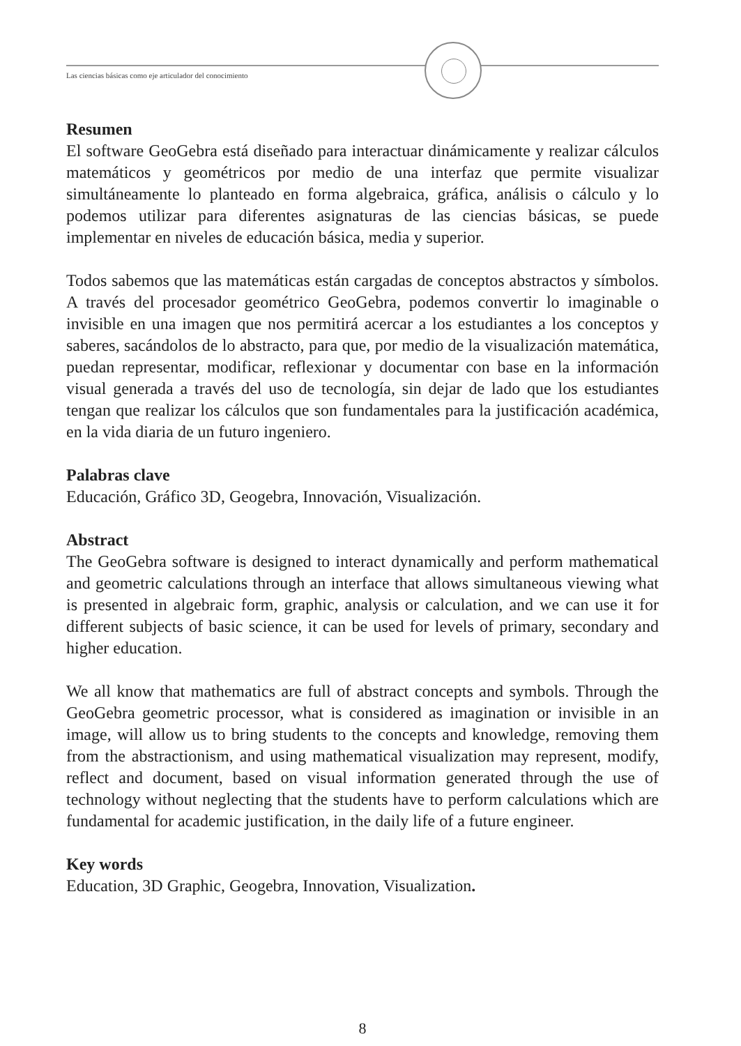Las ciencias básicas como eje articulador del conocimiento
Resumen
El software GeoGebra está diseñado para interactuar dinámicamente y realizar cálculos matemáticos y geométricos por medio de una interfaz que permite visualizar simultáneamente lo planteado en forma algebraica, gráfica, análisis o cálculo y lo podemos utilizar para diferentes asignaturas de las ciencias básicas, se puede implementar en niveles de educación básica, media y superior.
Todos sabemos que las matemáticas están cargadas de conceptos abstractos y símbolos. A través del procesador geométrico GeoGebra, podemos convertir lo imaginable o invisible en una imagen que nos permitirá acercar a los estudiantes a los conceptos y saberes, sacándolos de lo abstracto, para que, por medio de la visualización matemática, puedan representar, modificar, reflexionar y documentar con base en la información visual generada a través del uso de tecnología, sin dejar de lado que los estudiantes tengan que realizar los cálculos que son fundamentales para la justificación académica, en la vida diaria de un futuro ingeniero.
Palabras clave
Educación, Gráfico 3D, Geogebra, Innovación, Visualización.
Abstract
The GeoGebra software is designed to interact dynamically and perform mathematical and geometric calculations through an interface that allows simultaneous viewing what is presented in algebraic form, graphic, analysis or calculation, and we can use it for different subjects of basic science, it can be used for levels of primary, secondary and higher education.
We all know that mathematics are full of abstract concepts and symbols. Through the GeoGebra geometric processor, what is considered as imagination or invisible in an image, will allow us to bring students to the concepts and knowledge, removing them from the abstractionism, and using mathematical visualization may represent, modify, reflect and document, based on visual information generated through the use of technology without neglecting that the students have to perform calculations which are fundamental for academic justification, in the daily life of a future engineer.
Key words
Education, 3D Graphic, Geogebra, Innovation, Visualization.
8